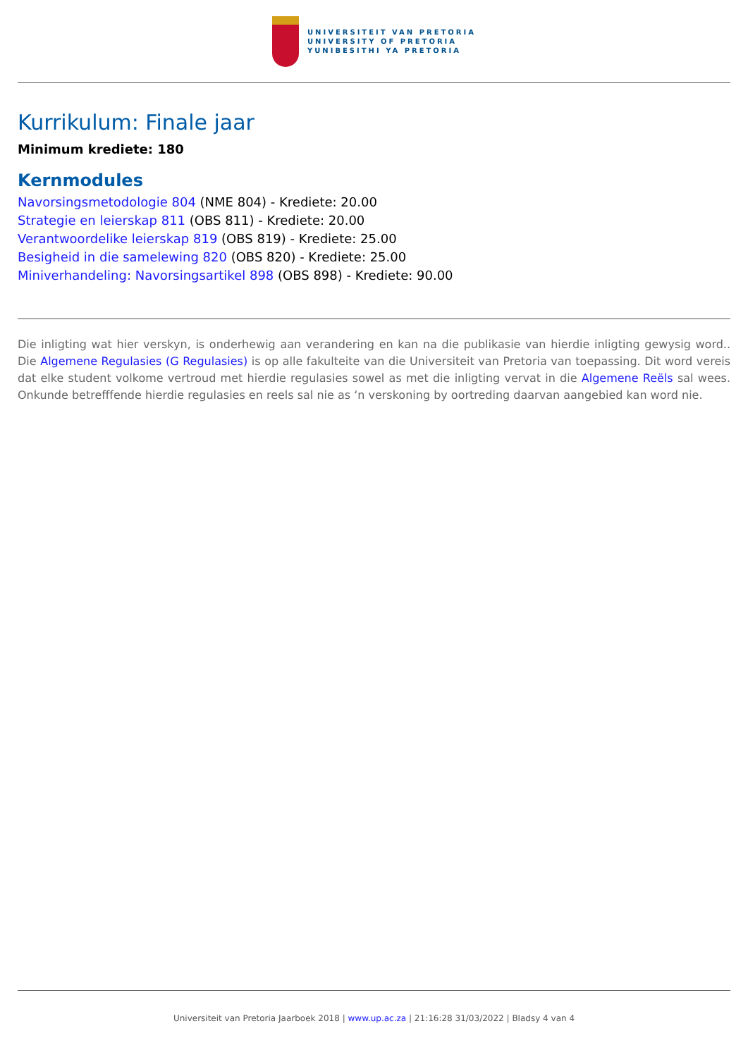UNIVERSITEIT VAN PRETORIA
UNIVERSITY OF PRETORIA
YUNIBESITHI YA PRETORIA
Kurrikulum: Finale jaar
Minimum krediete: 180
Kernmodules
Navorsingsmetodologie 804 (NME 804) - Krediete: 20.00
Strategie en leierskap 811 (OBS 811) - Krediete: 20.00
Verantwoordelike leierskap 819 (OBS 819) - Krediete: 25.00
Besigheid in die samelewing 820 (OBS 820) - Krediete: 25.00
Miniverhandeling: Navorsingsartikel 898 (OBS 898) - Krediete: 90.00
Die inligting wat hier verskyn, is onderhewig aan verandering en kan na die publikasie van hierdie inligting gewysig word.. Die Algemene Regulasies (G Regulasies) is op alle fakulteite van die Universiteit van Pretoria van toepassing. Dit word vereis dat elke student volkome vertroud met hierdie regulasies sowel as met die inligting vervat in die Algemene Reëls sal wees. Onkunde betrefffende hierdie regulasies en reels sal nie as ‘n verskoning by oortreding daarvan aangebied kan word nie.
Universiteit van Pretoria Jaarboek 2018 | www.up.ac.za | 21:16:28 31/03/2022 | Bladsy 4 van 4